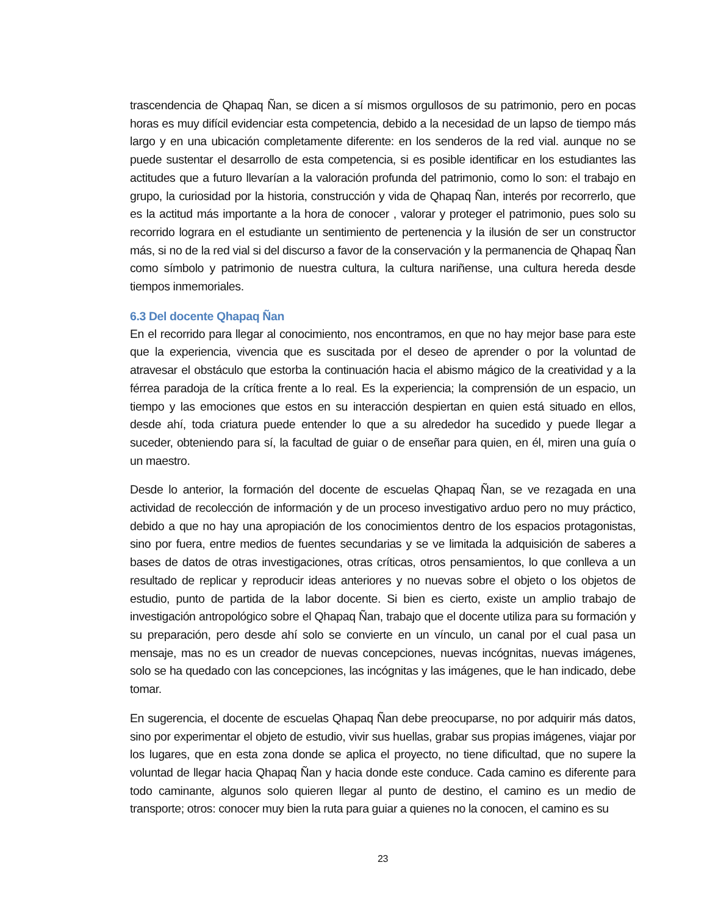trascendencia de Qhapaq Ñan, se dicen a sí mismos orgullosos de su patrimonio, pero en pocas horas es muy difícil evidenciar esta competencia, debido a la necesidad de un lapso de tiempo más largo y en una ubicación completamente diferente: en los senderos de la red vial. aunque no se puede sustentar el desarrollo de esta competencia, si es posible identificar en los estudiantes las actitudes que a futuro llevarían a la valoración profunda del patrimonio, como lo son: el trabajo en grupo, la curiosidad por la historia, construcción y vida de Qhapaq Ñan, interés por recorrerlo, que es la actitud más importante a la hora de conocer , valorar y proteger el patrimonio, pues solo su recorrido lograra en el estudiante un sentimiento de pertenencia y la ilusión de ser un constructor más, si no de la red vial si del discurso a favor de la conservación y la permanencia de Qhapaq Ñan como símbolo y patrimonio de nuestra cultura, la cultura nariñense, una cultura hereda desde tiempos inmemoriales.
6.3 Del docente Qhapaq Ñan
En el recorrido para llegar al conocimiento, nos encontramos, en que no hay mejor base para este que la experiencia, vivencia que es suscitada por el deseo de aprender o por la voluntad de atravesar el obstáculo que estorba la continuación hacia el abismo mágico de la creatividad y a la férrea paradoja de la crítica frente a lo real. Es la experiencia; la comprensión de un espacio, un tiempo y las emociones que estos en su interacción despiertan en quien está situado en ellos, desde ahí, toda criatura puede entender lo que a su alrededor ha sucedido y puede llegar a suceder, obteniendo para sí, la facultad de guiar o de enseñar para quien, en él, miren una guía o un maestro.
Desde lo anterior, la formación del docente de escuelas Qhapaq Ñan, se ve rezagada en una actividad de recolección de información y de un proceso investigativo arduo pero no muy práctico, debido a que no hay una apropiación de los conocimientos dentro de los espacios protagonistas, sino por fuera, entre medios de fuentes secundarias y se ve limitada la adquisición de saberes a bases de datos de otras investigaciones, otras críticas, otros pensamientos, lo que conlleva a un resultado de replicar y reproducir ideas anteriores y no nuevas sobre el objeto o los objetos de estudio, punto de partida de la labor docente. Si bien es cierto, existe un amplio trabajo de investigación antropológico sobre el Qhapaq Ñan, trabajo que el docente utiliza para su formación y su preparación, pero desde ahí solo se convierte en un vínculo, un canal por el cual pasa un mensaje, mas no es un creador de nuevas concepciones, nuevas incógnitas, nuevas imágenes, solo se ha quedado con las concepciones, las incógnitas y las imágenes, que le han indicado, debe tomar.
En sugerencia, el docente de escuelas Qhapaq Ñan debe preocuparse, no por adquirir más datos, sino por experimentar el objeto de estudio, vivir sus huellas, grabar sus propias imágenes, viajar por los lugares, que en esta zona donde se aplica el proyecto, no tiene dificultad, que no supere la voluntad de llegar hacia Qhapaq Ñan y hacia donde este conduce. Cada camino es diferente para todo caminante, algunos solo quieren llegar al punto de destino, el camino es un medio de transporte; otros: conocer muy bien la ruta para guiar a quienes no la conocen, el camino es su
23